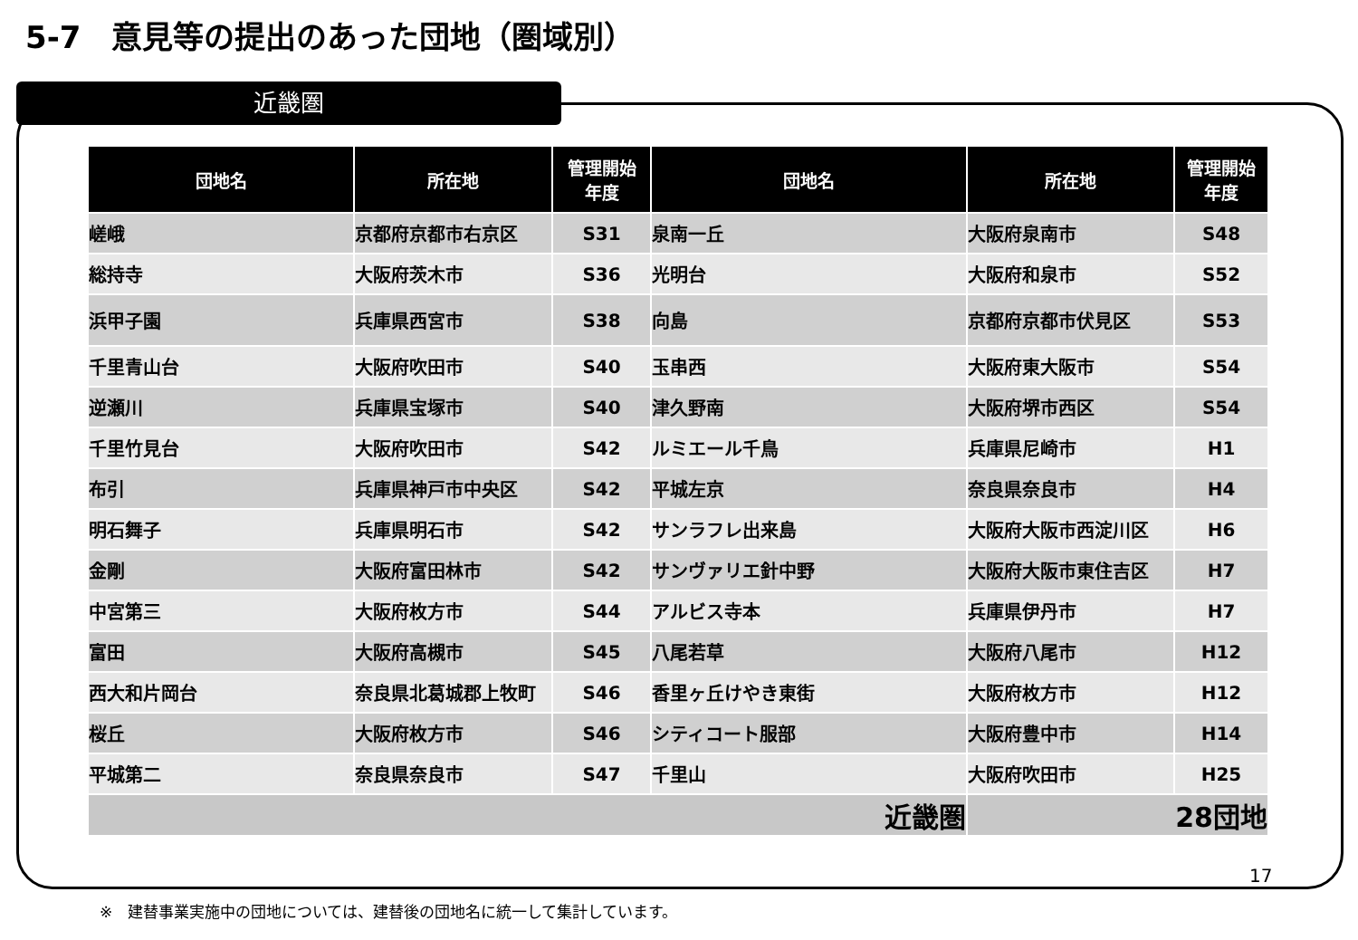5-7　意見等の提出のあった団地（圏域別）
近畿圏
| 団地名 | 所在地 | 管理開始 年度 | 団地名 | 所在地 | 管理開始 年度 |
| --- | --- | --- | --- | --- | --- |
| 嵯峨 | 京都府京都市右京区 | S31 | 泉南一丘 | 大阪府泉南市 | S48 |
| 総持寺 | 大阪府茨木市 | S36 | 光明台 | 大阪府和泉市 | S52 |
| 浜甲子園 | 兵庫県西宮市 | S38 | 向島 | 京都府京都市伏見区 | S53 |
| 千里青山台 | 大阪府吹田市 | S40 | 玉串西 | 大阪府東大阪市 | S54 |
| 逆瀬川 | 兵庫県宝塚市 | S40 | 津久野南 | 大阪府堺市西区 | S54 |
| 千里竹見台 | 大阪府吹田市 | S42 | ルミエール千鳥 | 兵庫県尼崎市 | H1 |
| 布引 | 兵庫県神戸市中央区 | S42 | 平城左京 | 奈良県奈良市 | H4 |
| 明石舞子 | 兵庫県明石市 | S42 | サンラフレ出来島 | 大阪府大阪市西淀川区 | H6 |
| 金剛 | 大阪府富田林市 | S42 | サンヴァリエ針中野 | 大阪府大阪市東住吉区 | H7 |
| 中宮第三 | 大阪府枚方市 | S44 | アルビス寺本 | 兵庫県伊丹市 | H7 |
| 富田 | 大阪府高槻市 | S45 | 八尾若草 | 大阪府八尾市 | H12 |
| 西大和片岡台 | 奈良県北葛城郡上牧町 | S46 | 香里ヶ丘けやき東街 | 大阪府枚方市 | H12 |
| 桜丘 | 大阪府枚方市 | S46 | シティコート服部 | 大阪府豊中市 | H14 |
| 平城第二 | 奈良県奈良市 | S47 | 千里山 | 大阪府吹田市 | H25 |
| 近畿圏 | | | | 28団地 | |
17
※　建替事業実施中の団地については、建替後の団地名に統一して集計しています。